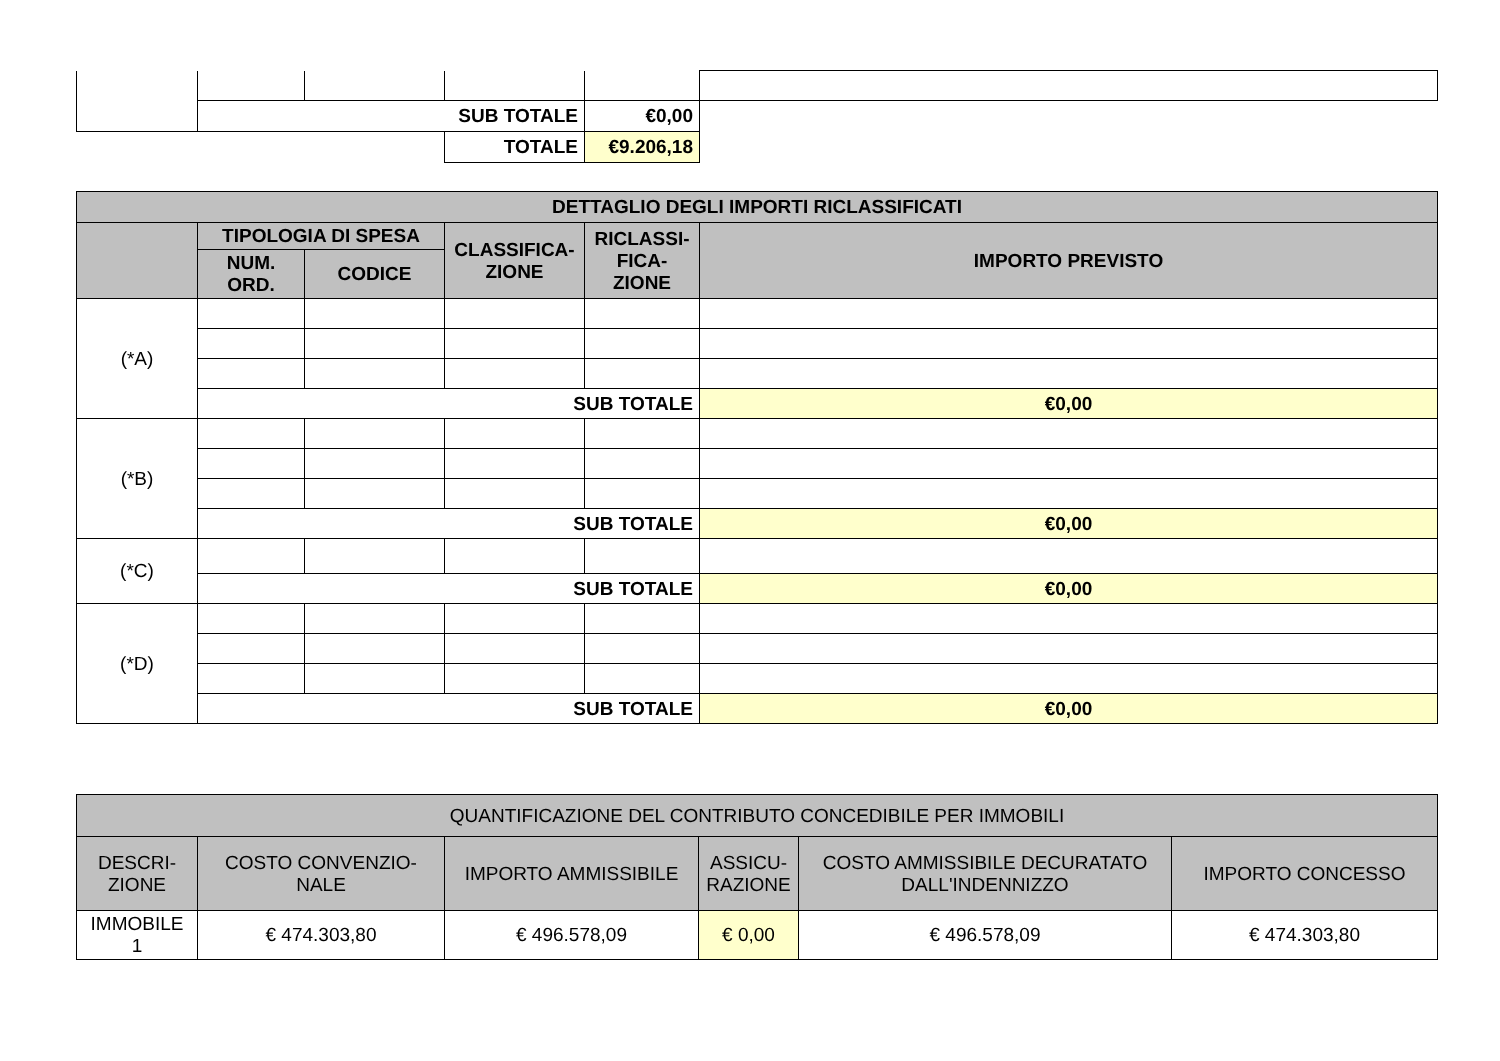| | SUB TOTALE | | | €0,00 | |
| | | | TOTALE | €9.206,18 | |
| DETTAGLIO DEGLI IMPORTI RICLASSIFICATI | | | | | |
| --- | --- | --- | --- | --- | --- |
| | TIPOLOGIA DI SPESA | | CLASSIFICA- ZIONE | RICLASSI- FICA- ZIONE | IMPORTO PREVISTO |
| | NUM. ORD. | CODICE | | | |
| (*A) | | | | | |
| | SUB TOTALE | | | | €0,00 |
| (*B) | | | | | |
| | SUB TOTALE | | | | €0,00 |
| (*C) | | | | | |
| | SUB TOTALE | | | | €0,00 |
| (*D) | | | | | |
| | SUB TOTALE | | | | €0,00 |
| QUANTIFICAZIONE DEL CONTRIBUTO CONCEDIBILE PER IMMOBILI | | | | | |
| --- | --- | --- | --- | --- | --- |
| DESCRI- ZIONE | COSTO CONVENZIO- NALE | IMPORTO AMMISSIBILE | ASSICU- RAZIONE | COSTO AMMISSIBILE DECURATATO DALL'INDENNIZZO | IMPORTO CONCESSO |
| IMMOBILE 1 | € 474.303,80 | € 496.578,09 | € 0,00 | € 496.578,09 | € 474.303,80 |